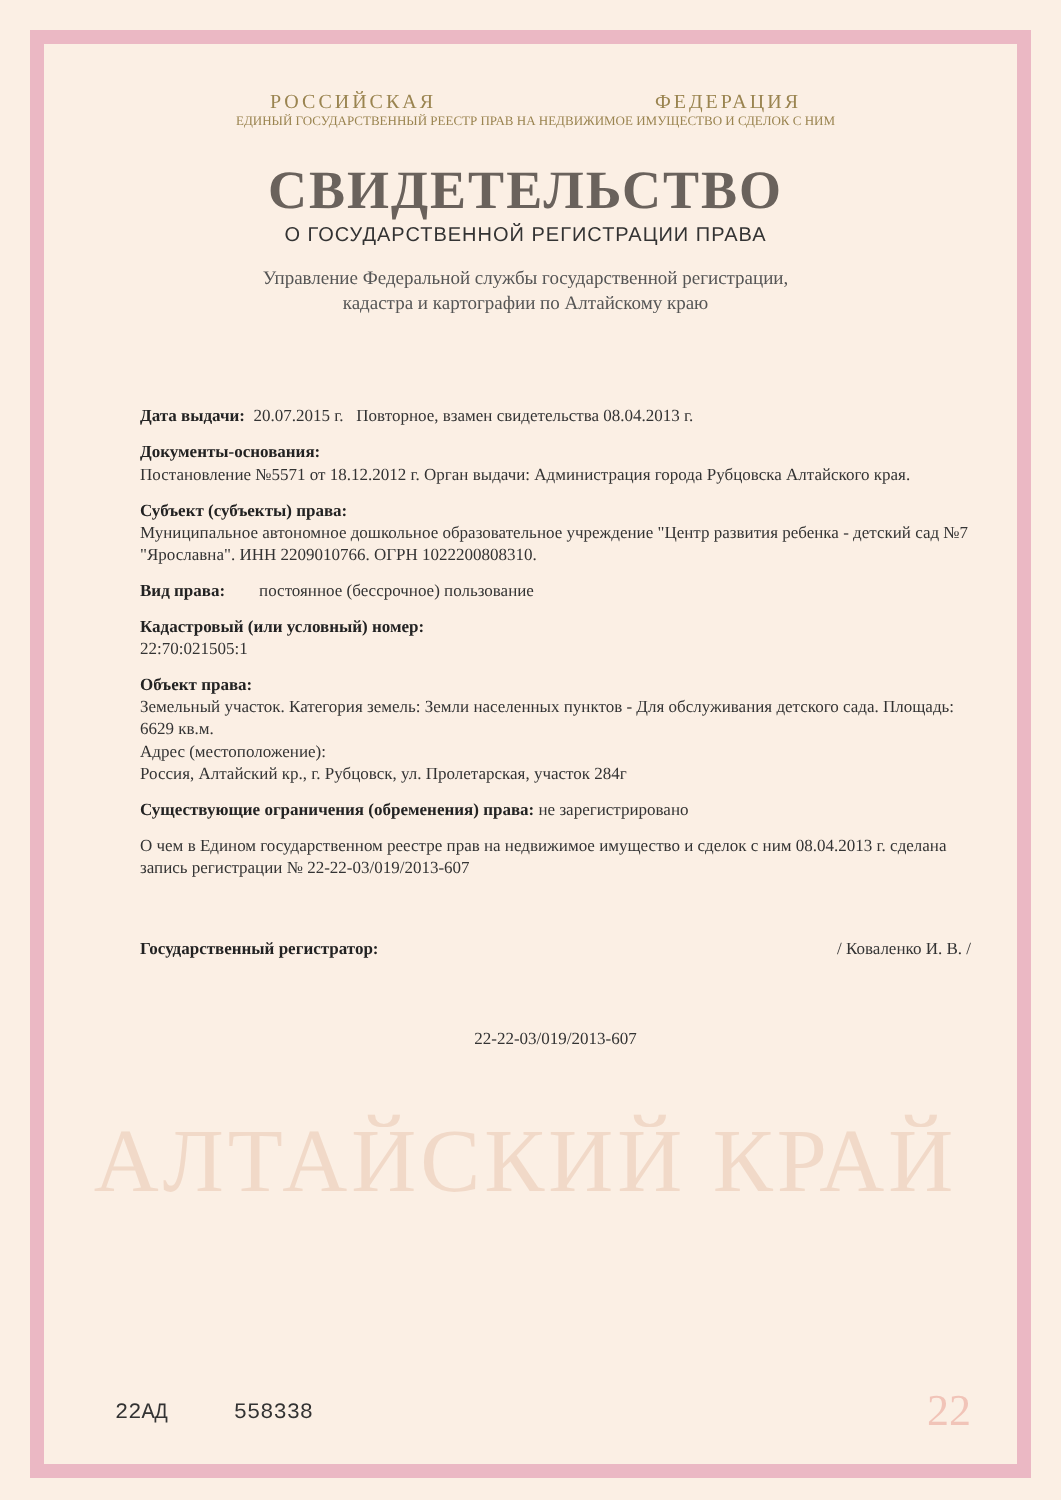РОССИЙСКАЯ ФЕДЕРАЦИЯ
ЕДИНЫЙ ГОСУДАРСТВЕННЫЙ РЕЕСТР ПРАВ НА НЕДВИЖИМОЕ ИМУЩЕСТВО И СДЕЛОК С НИМ
СВИДЕТЕЛЬСТВО
О ГОСУДАРСТВЕННОЙ РЕГИСТРАЦИИ ПРАВА
Управление Федеральной службы государственной регистрации,
кадастра и картографии по Алтайскому краю
Дата выдачи: 20.07.2015 г. Повторное, взамен свидетельства 08.04.2013 г.
Документы-основания:
Постановление №5571 от 18.12.2012 г. Орган выдачи: Администрация города Рубцовска Алтайского края.
Субъект (субъекты) права:
Муниципальное автономное дошкольное образовательное учреждение "Центр развития ребенка - детский сад №7 "Ярославна". ИНН 2209010766. ОГРН 1022200808310.
Вид права: постоянное (бессрочное) пользование
Кадастровый (или условный) номер:
22:70:021505:1
Объект права:
Земельный участок. Категория земель: Земли населенных пунктов - Для обслуживания детского сада. Площадь: 6629 кв.м.
Адрес (местоположение):
Россия, Алтайский кр., г. Рубцовск, ул. Пролетарская, участок 284г
Существующие ограничения (обременения) права: не зарегистрировано
О чем в Едином государственном реестре прав на недвижимое имущество и сделок с ним 08.04.2013 г. сделана запись регистрации № 22-22-03/019/2013-607
Государственный регистратор: / Коваленко И. В. /
22-22-03/019/2013-607
АЛТАЙСКИЙ КРАЙ
22АД 558338 22